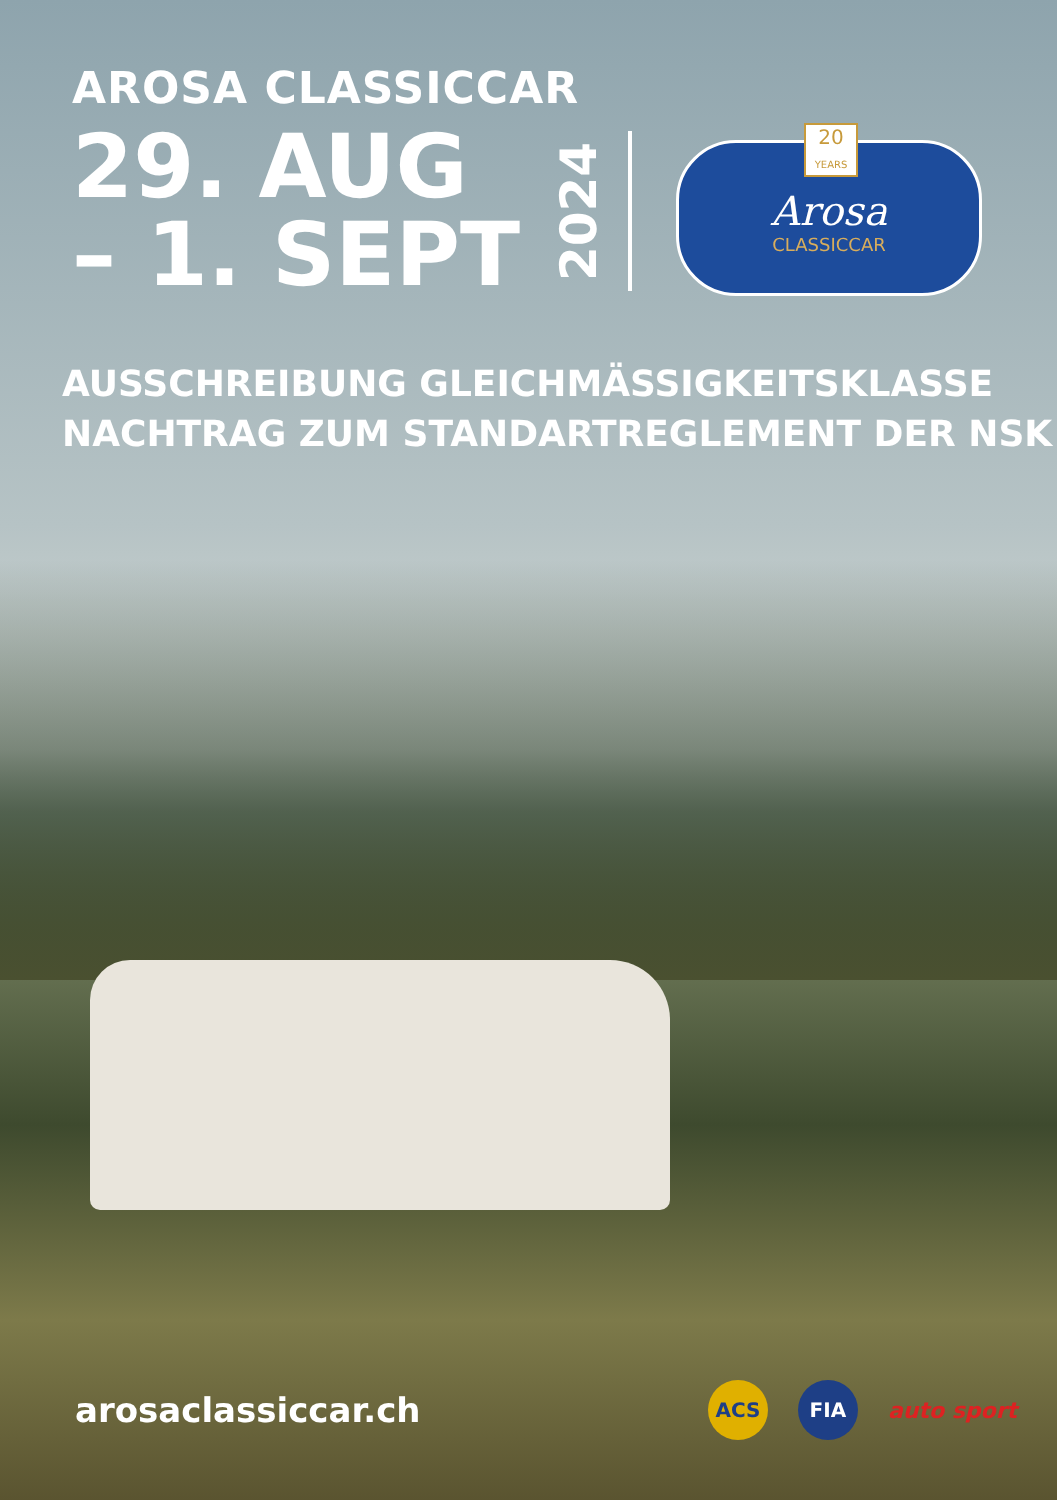AROSA CLASSICCAR
29. AUG
– 1. SEPT
2024
20
YEARS
Arosa
CLASSICCAR
AUSSCHREIBUNG GLEICHMÄSSIGKEITSKLASSE
NACHTRAG ZUM STANDARTREGLEMENT DER NSK
arosaclassiccar.ch
ACS FIA
auto sport